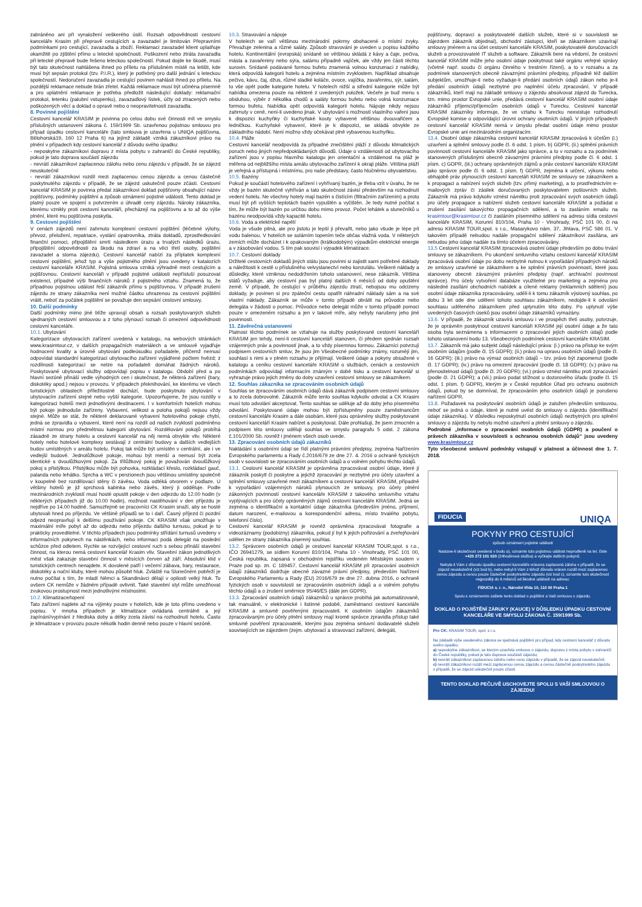zabráněno ani při vynaložení veškerého úsilí. Rozsah odpovědnosti cestovní kanceláře Krasim při přepravě cestujících a zavazadel je limitován Přepravními podmínkami pro cestující, zavazadla a zboží. Reklamaci zavazadel klient uplatňuje okamžitě po zjištění přímo u letecké společnosti. Poškození nebo ztráta zavazadla při letecké přepravě bude řešeno leteckou společností. Pokud dojde ke škodě, musí být tato skutečnost nahlášena ihned po příletu na příslušném místě na letišti, kde musí být sepsán protokol (tzv. P.I.R.), který je potřebný pro další jednání s leteckou společností. Nedoručení zavazadla je cestující povinen nahlásit ihned po příletu. Na pozdější reklamace nebude brán zřetel. Každá reklamace musí být učiněna písemně a pro uplatnění reklamace je potřeba předložit následující doklady: reklamační protokol, letenku (palubní vstupenku), zavazadlový lístek, účty od ztracených nebo poškozených věcí a doklad o opravě nebo o neopravitelnosti zavazadla.
8. Povinné pojištění
Cestovní kancelář KRASIM je povinna po celou dobu své činnosti mít ve smyslu příslušných ustanovení zákona č. 159/1999 Sb. uzavřenou pojistnou smlouvu pro případ úpadku cestovní kanceláře (tato smlouva je uzavřena u UNIQA pojišťovna, Bělohorská19, 160 12 Praha 6) na jejímž základě vzniká zákazníkovi právo na plnění v případech kdy cestovní kancelář z důvodu svého úpadku:
- neposkytne zákazníkovi dopravu z místa pobytu v zahraničí do České republiky, pokud je tato doprava součástí zájezdu
- nevrátí zákazníkovi zaplacenou zálohu nebo cenu zájezdu v případě, že se zájezd neuskutečnil
- nevrátí zákazníkovi rozdíl mezi zaplacenou cenou zájezdu a cenou částečně poskytnutého zájezdu v případě, že se zájezd uskutečnil pouze zčásti. Cestovní kancelář KRASIM je povinna předat zákazníkovi doklad pojišťovny obsahující název pojišťovny, podmínky pojištění a způsob oznámení pojistné události. Tento doklad je platný pouze ve spojení s potvrzením o úhradě ceny zájezdu. Nároky zákazníka, kterému vznikly proti cestovní kanceláři, přecházejí na pojišťovnu a to až do výše plnění, které mu pojišťovna poskytla.
9. Cestovní pojištění
V cenách zájezdů není zahrnuto komplexní cestovní pojištění (léčebné výlohy, převoz, přeložení, repatriace, vyslání opatrovníka, ztráta dokladů, zprostředkování finanční pomoci, připojištění smrti následkem úrazu a trvalých následků úrazu, připojištění odpovědnosti za škodu na zdraví a na věci třetí osoby, pojištění zavazadel a storna zájezdu). Cestovní kancelář nabízí za příplatek komplexní cestovní pojištění, jehož typ a výše pojistného plnění jsou uvedeny v katalozích cestovní kanceláře KRASIM. Pojistná smlouva vzniká výhradně mezi cestujícím a pojišťovnou. Cestovní kanceláři v případě pojistné události nepřísluší posuzovat existenci, případně výši finančních nároků z pojistného vztahu. Znamená to, že případnou pojistnou událost řeší zákazník přímo s pojišťovnou. V případě zrušení zájezdu ze strany zákazníka není možné částku uhrazenou za cestovní pojištění vrátit, neboť za počátek pojištění se považuje den sepsání cestovní smlouvy.
10. Další podmínky
Další podmínky mimo jiné blíže upravují obsah a rozsah poskytovaných služeb sjednaných cestovní smlouvou a z toho plynoucí rozsah či omezení odpovědnosti cestovní kanceláře.
10.1. Ubytování
Kategorizace ubytovacích zařízení uvedená v katalogu, na webových stránkách www.krasimtour.cz, v dalších propagačních materiálech a ve smlouvě vyjadřuje hodnocení kvality a úrovně ubytování podleúsudku pořadatele, přičemž nemusí odpovídat standardní kategorizaci ubytovacího zařízení vyjádřené počtem hvězd; z rozdílnosti kategorizací se nelze na pořadateli domáhat žádných nároků. Poskytované ubytovací služby odpovídají popisu v katalogu. Období před a po hlavní sezóně přináší vedle výhodných cen i skutečnost, že některá zařízení (bary, diskotéky apod.) nejsou v provozu. V případech překnihování, ke kterému ve všech turistických oblastech příležitostně dochází, bude poskytnuto ubytování v ubytovacím zařízení stejné nebo vyšší kategorie. Upozorňujeme, že jsou rozdíly v kategorizaci hotelů mezi jednotlivými destinacemi. I v komfortních hotelích mohou být pokoje jednoduše zařízeny. Vybavení, velikost a poloha pokojů nejsou vždy stejné. Může se stát, že některé deklarované vybavení hotelového pokoje chybí, jedná se zpravidla o vybavení, které není na rozdíl od našich zvyklostí podmíněno místní normou pro předmětnou kategorii ubytování. Rozdělování pokojů probíhá zásadně ze strany hotelu a cestovní kancelář na něj nemá obvykle vliv. Některé hotely nebo hotelové komplexy sestávají z centrální budovy a dalších vedlejších budov umístěných v areálu hotelu. Pokoj tak může být umístěn v centrální, ale i ve vedlejší budově. Jednolůžkové pokoje, mohou být menší a nemusí být zcela identické s dvoulůžkovými pokoji. Za třílůžkový pokoj je považován dvoulůžkový pokoj s přistýlkou. Přistýlkou může být pohovka, rozkládací křeslo, rozkládací gauč, palanda nebo lehátko. Sprcha a WC v penzionech jsou většinou umístěny společně v koupelně bez rozdělovací stěny či závěsu. Voda odtéká otvorem v podlaze. U většiny hotelů je již sprchová kabinka nebo závěs, který ji odděluje. Podle mezinárodních zvyklostí musí hosté opustit pokoje v den odjezdu do 12.00 hodin (v některých případech již do 10.00 hodin), možnost nastěhování v den příjezdu je nejdříve po 14.00 hodině. Samozřejmě se pracovníci CK Krasim snaží, aby se hosté ubytovali hned po příjezdu. Ve většině případů se to i daří. Časný příjezd či pozdní odjezd neopravňují k delšímu používání pokoje. CK KRASIM však umožňuje v maximální míře pobyt až do odjezdu nebo příjezdu dalšího turnusu, pokud je to prakticky proveditelné. V těchto případech jsou podmínky střídání turnusů uvedeny v informačních pokynech na nástěnkách, nebo informaci podá delegát na poslední schůzce před odletem. Rychle se rozvíjející cestovní ruch s sebou přináší stavební činnost, na kterou nemá cestovní kancelář Krasim vliv. Stavební zákon jednotlivých měst však zakazuje stavební činnost v měsících červen až září. Absolutní klid v turistických centrech nenajdete. K dovolené patří i večerní zábava, bary, restaurace, diskotéky a noční kluby, které mohou působit hluk. Zvláště na Slunečném pobřeží je nutno počítat s tím, že mladí Němci a Skandinávci dělají v opilosti velký hluk. To ovšem CK nemůže v žádném případě ovlivnit. Také stavební styl může umožňovat zvukovou prostupnost mezi jednotlivými místnostmi.
10.2. Klimatizace/topení
Tato zařízení najdete až na výjimky pouze v hotelích, kde je toto přímo uvedeno v popisu. V mnoha případech je klimatizace ovládaná centrálně a její zapínání/vypínání z hlediska doby a délky zcela závisí na rozhodnutí hotelu. Často je klimatizace v provozu pouze několik hodin denně nebo pouze v hlavní sezóně.
10.3. Stravování a nápoje
V hotelech se vaří většinou mezinárodní pokrmy obohacené o místní zvyky. Převažuje zelenina a různé saláty. Způsob stravování je uveden u popisu každého hotelu. Kontinentální (evropská) snídaně se většinou skládá z kávy a čaje, pečiva, másla a zavařeniny nebo sýra, salámu případně vajíček, ale vždy jen části těchto surovin. Snídaně podávané formou bufetu znamená volnou konzumaci z nabídky, která odpovídá kategorii hotelu a zejména místním zvyklostem. Například obsahuje pečivo, kávu, čaj, džus, různé sladké koláče, ovoce, vajíčka, zavařeninu, sýr, salám, to vše opět podle kategorie hotelu. V hotelech nižší a střední kategorie může být nabídka omezena pouze na některé z uvedených položek. Večeře je buď menu s obsluhou, výběr z několika chodů a saláty formou bufetu nebo volná konzumace formou bufetu. Nabídka opět odpovídá kategorii hotelu. Nápoje nikdy nejsou zahrnuty v ceně, není-li uvedeno jinak. V ubytování s možností vlastního vaření jsou k dispozici kuchyňky či kuchyňské kouty vybavené většinou dvouvařičem a ledničkou. Kuchyňské vybavení, které je k dispozici, se skládá obvykle ze základního nádobí. Není možno vždy očekávat plně vybavenou kuchyňku.
10.4. Pláže
Cestovní kancelář neodpovídá za případné znečištění pláží z důvodu klimatických poruch nebo jiných nepředpokládaných důvodů. Údaje o vzdálenosti od ubytovacího zařízení jsou v popisu hlavního katalogu jen orientační a vzdálenost na pláž je měřena od nejbližšího místa areálu ubytovacího zařízení k okraji pláže. Většina pláží je veřejná a přístupná i místnímu, pro naše představy, často hlučnému obyvatelstvu.
10.5. Bazény
Pokud je součástí hotelového zařízení i vyhřívaný bazén, je třeba vzít v úvahu, že ne vždy je bazén skutečně vyhříván a tato skutečnost závisí především na rozhodnutí vedení hotelu. Ne všechny hotely mají bazén s čistícím (filtračním zařízením) a proto musí být při vyšších teplotách bazén vypuštěn a vyčištěn. Je tedy nutné počítat s tím, že může být bazén po určitou dobu mimo provoz. Počet lehátek a slunečníků u bazénu neodpovídá vždy kapacitě hotelu.
10.6. Voda a elektrické napětí
Voda je všude pitná, ale pro jistotu je lepší ji převařit, nebo jako všude je lépe pít vodu balenou. V hotelích se solárním topením teče občas vlažná voda. V některých zemích může docházet i k opakovaným (krátkodobým) výpadkům elektrické energie a v zásobování vodou. S tím pak souvisí i výpadek klimatizace.
10.7. Cestovní doklady
Držitelé cestovních dokladů jiných státu jsou povinni si zajistit sami potřebné doklady a náležitosti k cestě u příslušného velvyslanectví nebo konzulátu. Veškeré náklady a důsledky, které vzniknou nedodržením tohoto ustanovení, nese zákazník. Většina států vyžaduje, aby cestovní pas byl platný dalších 6 měsíců od doby opuštění země. V případě, že cestující v průběhu zájezdu ztratí, nebojsou mu odcizeny doklady, je povinen si pro zpáteční cestu opatřit náhradní náklady sám a na své vlastní náklady. Zákazník se může v tomto případě obrátit na průvodce nebo delegáta v žádosti o pomoc. Průvodce nebo delegát může v tomto případě pomoci pouze v omezeném rozsahu a jen v takové míře, aby nebyly narušeny jeho jiné povinnosti.
11. Závěrečná ustanovení
Platnost těchto podmínek se vztahuje na služby poskytované cestovní kanceláří KRASIM jen tehdy, není-li cestovní kanceláří stanoven, či předem sjednán rozsah vzájemných práv a povinností jinak, a to vždy písemnou formou. Zákazníci potvrzují podpisem cestovních smluv, že jsou jim Všeobecné podmínky známy, rozumějí jim, souhlasí s nimi a v plném rozsahu je přijímají. Veškeré údaje a pokyny obsažené v katalogu a ceníku cestovní kanceláře KRASIM o službách, cenách a cestovních podmínkách odpovídají informacím známým v době tisku a cestovní kancelář si vyhrazuje právo jejich změny do doby uzavření cestovní smlouvy se zákazníkem.
12. Souhlas zákazníka se zpracováním osobních údajů
Souhlas se zpracováním osobních údajů dává zákazník podpisem cestovní smlouvy a to zcela dobrovolně. Zákazník může tento souhlas kdykoliv odvolat a CK Krasim musí toto odvolání akceptovat. Tento souhlas se uděluje až do doby jeho písemného odvolání. Poskytované údaje mohou být zpřístupněny pouze zaměstnancům cestovní kanceláře Krasim a dále osobám, které jsou oprávněny služby poskytované cestovní kanceláří Krasim nabízet a poskytovat. Dále prohlašuji, že jsem zmocněn a podpisem této smlouvy uděluji souhlas ve smyslu paragrafu 5 odst. 2 zákona č.101/2000 Sb. rovněž i jménem všech osob uvede.
13. Zpracování osobních údajů zákazníků
Nakládání s osobními údaji se řídí platnými právními předpisy, zejména Nařízením Evropského parlamentu a Rady č.2016/679 ze dne 27. 4. 2016 o ochraně fyzických osob v souvislosti se zpracováním osobních údajů a o volném pohybu těchto údajů.
13.1. Cestovní kancelář KRASIM je oprávněna zpracovávat osobní údaje, které jí zákazník poskytl či poskytne a jejichž zpracování je nezbytné pro účely uzavření a splnění smlouvy uzavřené mezi zákazníkem a cestovní kanceláří KRASIM, případně k vypořádání vzájemných nároků plynoucích ze smlouvy, pro účely plnění zákonných povinností cestovní kanceláře KRASIM z takového smluvního vztahu vyplývajících a pro účely oprávněných zájmů cestovní kanceláře KRASIM. Jedná se zejména o identifikační a kontaktní údaje zákazníka (především jméno, příjmení, datum narození, e-mailovou a korespondenční adresu, místo trvalého pobytu, telefonní číslo).
Cestovní kancelář KRASIM je rovněž oprávněna zpracovávat fotografie a videozáznamy (podobizny) zákazníka, pokud jí byl k jejich pořizování a zveřejňování udělen ze strany zákazníka písemný souhlas.
13.2. Správcem osobních údajů je cestovní kancelář KRASIM TOUR,spol. s r.o., IČO 26941279, se sídlem Korunní 810/104, Praha 10 - Vinohrady, PSČ 101 00, Česká republika, zapsaná v obchodním rejstříku vedeném Městským soudem v Praze pod sp. zn. C 189457. Cestovní kancelář KRASIM při zpracování osobních údajů zákazníků dodržuje obecně závazné právní předpisy, především Nařízení Evropského Parlamentu a Rady (EU) 2016/679 ze dne 27. dubna 2016, o ochraně fyzických osob v souvislosti se zpracováním osobních údajů a o volném pohybu těchto údajů a o zrušení směrnice 95/46/ES (dále jen GDPR).
13.3. Zpracování osobních údajů zákazníků u správce probíhá jak automatizovaně, tak manuálně, v elektronické i listinné podobě, zaměstnanci cestovní kanceláře KRASIM a smluvně pověřenými zpracovateli. K osobním údajům zákazníků zpracovávaným pro účely plnění smlouvy mají kromě správce zpravidla přístup také smluvně pověření zpracovatelé, kterými jsou zejména smluvní dodavatelé služeb souvisejících se zájezdem (zejm. ubytovací a stravovací zařízení, delegáti,
pojišťovny, dopravci a poskytovatelé dalších služeb, které si v souvislosti se zájezdem zákazník objednal), obchodní zástupci, kteří se zákazníkem uzavírají smlouvy jménem a na účet cestovní kanceláře KRASIM, poskytovatelé doručovacích služeb a provozovatelé IT služeb a software. Zákazník bere na vědomí, že cestovní kancelář KRASIM může jeho osobní údaje poskytnout také orgánu veřejné správy (včetně např. soudu či orgánu činného v trestním řízení), a to v rozsahu a za podmínek stanovených obecně závaznými právními předpisy, případně též dalším subjektům, umožňuje-li nebo vyžaduje-li předání osobních údajů zákon nebo je-li předání osobních údajů nezbytné pro naplnění účelu zpracování. V případě zákazníků, kteří mají na základě smlouvy o zájezdu absolvovat zájezd do Turecka, tzn. mimo prostor Evropské unie, předává cestovní kancelář KRASIM osobní údaje zákazníků příjemci/příjemcům osobních údajů v Turecku. Cestovní kancelář KRASIM zákazníky informuje, že ve vztahu k Turecku neexistuje rozhodnutí Evropské komise o odpovídající úrovni ochrany osobních údajů. V jiných případech cestovní kancelář KRASIM nemá v úmyslu předat osobní údaje mimo prostor Evropské unie ani mezinárodním organizacím.
13.4. Osobní údaje zákazníka cestovní kancelář KRASIM zpracovává k účelům (i.) uzavření a splnění smlouvy podle čl. 6 odst. 1 písm. b) GDPR, (ii.) splnění právních povinností cestovní kanceláře KRASIM jako správce, a to v rozsahu a za podmínek stanovených příslušnými obecně závaznými právními předpisy podle čl. 6 odst. 1 písm. c) GDPR, (iii.) ochrany oprávněných zájmů a práv cestovní kanceláře KRASIM jako správce podle čl. 6 odst. 1 písm. f) GDPR, zejména k určení, výkonu nebo obhajobě práv plynoucích cestovní kanceláři KRASIM ze smlouvy se zákazníkem a k propagaci a nabízení svých služeb (tzv. přímý marketing), a to prostřednictvím e-mailových zpráv či zásilek doručovaných poskytovatelem poštovních služeb. Zákazník má právo kdykoliv vznést námitku proti zpracování svých osobních údajů pro účely propagace a nabízení služeb cestovní kanceláře KRASIM a požádat o zrušení zasílání takovýchto propagačních sdělení, a to zasláním emailu na krasimtour@krasimtour.cz či zasláním písemného sdělení na adresu sídla cestovní kanceláře KRASIM, Korunní 810/104, Praha 10 - Vinohrady, PSČ 101 00, či na adresu KRASIM TOUR,spol. s r.o., Masarykovo nám. 37, Jihlava, PSČ 586 01. V takovém případě nebudou nadále propagační sdělení zákazníkovi zasílána, ani nebudou jeho údaje nadále za tímto účelem zpracovávány.
13.5 Cestovní kancelář KRASIM zpracovává osobní údaje především po dobu trvání smlouvy se zákazníkem. Po ukončení smluvního vztahu cestovní kancelář KRASIM zpracovává osobní údaje po dobu nezbytně nutnou k vypořádání případných nároků ze smlouvy uzavřené se zákazníkem a ke splnění právních povinností, které jsou stanoveny obecně závaznými právními předpisy (např. archivační povinnost správce). Pro účely vytvoření databáze využitelné pro marketing a zejména pro následné zasílání obchodních nabídek a cílené reklamy (reklamních sdělení) jsou osobní údaje zákazníka zpracovávány, udělí-li k tomu zákazník výslovný souhlas, po dobu 3 let ode dne udělení tohoto souhlasu zákazníkem, nedojde-li k odvolání souhlasu uděleného zákazníkem před uplynutím této doby. Po uplynutí výše uvedených časových úseků jsou osobní údaje zákazníků vymazány.
13.6. V případě, že zákazník uzavírá smlouvu i ve prospěch třetí osoby, potvrzuje, že je oprávněn poskytnout cestovní kanceláři KRASIM její osobní údaje a že tato osoba byla seznámena s informacemi o zpracování jejích osobních údajů podle tohoto ustanovení bodu 13. Všeobecných podmínek cestovní kanceláře KRASIM.
13.7. Zákazník má jako subjekt údajů následující práva: (i.) právo na přístup ke svým osobním údajům (podle čl. 15 GDPR); (ii.) právo na opravu osobních údajů (podle čl. 16 GDPR); (iii.) právo na výmaz osobních údajů – tzv. právo být zapomenut (podle čl. 17 GDPR); (iv.) právo na omezení zpracování (podle čl. 18 GDPR); (v.) právo na přenositelnost údajů (podle čl. 20 GDPR); (vi.) právo vznést námitku proti zpracování (podle čl. 21 GDPR); a (vii.) právo podat stížnost u dozorového úřadu (podle čl. 15 odst. 1 písm. f) GDPR), kterým je v České republice Úřad pro ochranu osobních údajů, pokud by se domníval, že zpracováním jeho osobních údajů je porušeno nařízení GDPR.
13.8. Požadavek na poskytování osobních údajů je založen především smlouvou, neboť se jedná o údaje, které je nutné uvést do smlouvy o zájezdu (identifikační údaje zákazníka). V důsledku neposkytnutí osobních údajů nezbytných pro splnění smlouvy o zájezdu by nebylo možné uzavření a plnění smlouvy o zájezdu.
Podrobné „Informace o zpracování osobních údajů (GDPR) a poučení o právech zákazníka v souvislosti s ochranou osobních údajů“ jsou uvedeny www.krasimtour.cz
Tyto všeobecné smluvní podmínky vstupují v platnost a účinnost dne 1. 7. 2018.
FIDUCIA UNIQA
POKYNY PRO CESTUJÍCÍ
způsob oznámení pojistné události
Nastane-li skutečnost uvedená v bodu a), oznamte tuto pojistnou událost neprodleně na tel. čísle +420 272 101 020 (24hodinová služba) a vyčkejte dalších pokynů.
Nebyla-li Vám z důvodu úpadku cestovní kanceláře vrácena zaplacená záloha v případě, že se zájezd neuskutečnil (viz bod b), nebo nebyl-li Vám z téhož důvodu vrácen rozdíl mezi zaplacenou cenou zájezdu a cenou pouze částečně poskytnutého zájezdu (viz bod c), oznamte tuto skutečnost nejpozději do 6 měsíců od škodné události na adresu:
FIDUCIA s. r. o., Národní třída 10, 110 00 Praha 1
Spolu s oznámením zašlete tento doklad o pojištění a Vaši smlouvu o zájezdu.
DOKLAD O POJIŠTĚNÍ ZÁRUKY (KAUCE) V DŮSLEDKU ÚPADKU CESTOVNÍ KANCELÁŘE VE SMYSLU ZÁKONA Č. 159/1999 Sb.
Pro CK: KRASIM TOUR, spol. s r.o.
Na základě výše uvedeného zákona se sjednává pojištění pro případ, kdy cestovní kancelář z důvodu svého úpadku:
a) neposkytne zákazníkovi, se kterým uzavřela smlouvu o zájezdu, dopravu z místa pobytu v zahraničí do České republiky, pokud je tato doprava součástí zájezdu;
b) nevrátí zákazníkovi zaplacenou zálohu nebo cenu zájezdu v případě, že se zájezd neuskutečnil;
c) nevrátí zákazníkovi rozdíl mezi zaplacenou cenou zájezdu a cenou částečně poskytnutého zájezdu v případě, že se zájezd uskutečnil pouze zčásti.
TENTO DOKLAD PEČLIVĚ USCHOVEJTE SPOLU S VAŠÍ SMLOUVOU O ZÁJEZDU!